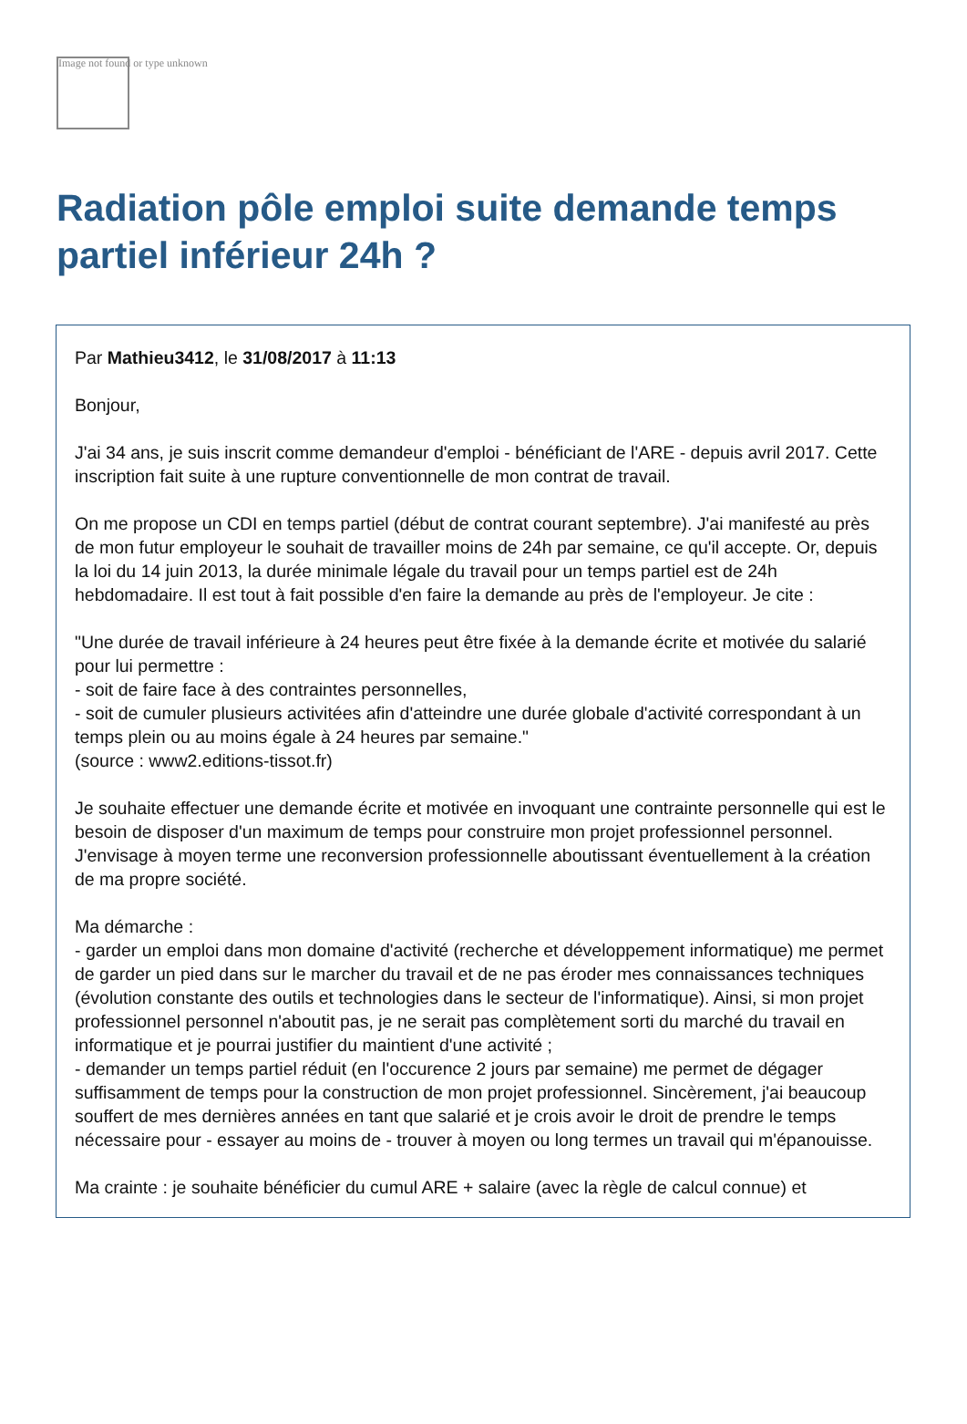Image not found or type unknown
Radiation pôle emploi suite demande temps partiel inférieur 24h ?
Par Mathieu3412, le 31/08/2017 à 11:13
Bonjour,
J'ai 34 ans, je suis inscrit comme demandeur d'emploi - bénéficiant de l'ARE - depuis avril 2017. Cette inscription fait suite à une rupture conventionnelle de mon contrat de travail.
On me propose un CDI en temps partiel (début de contrat courant septembre). J'ai manifesté au près de mon futur employeur le souhait de travailler moins de 24h par semaine, ce qu'il accepte. Or, depuis la loi du 14 juin 2013, la durée minimale légale du travail pour un temps partiel est de 24h hebdomadaire. Il est tout à fait possible d'en faire la demande au près de l'employeur. Je cite :
"Une durée de travail inférieure à 24 heures peut être fixée à la demande écrite et motivée du salarié pour lui permettre :
- soit de faire face à des contraintes personnelles,
- soit de cumuler plusieurs activitées afin d'atteindre une durée globale d'activité correspondant à un temps plein ou au moins égale à 24 heures par semaine."
(source : www2.editions-tissot.fr)
Je souhaite effectuer une demande écrite et motivée en invoquant une contrainte personnelle qui est le besoin de disposer d'un maximum de temps pour construire mon projet professionnel personnel. J'envisage à moyen terme une reconversion professionnelle aboutissant éventuellement à la création de ma propre société.
Ma démarche :
- garder un emploi dans mon domaine d'activité (recherche et développement informatique) me permet de garder un pied dans sur le marcher du travail et de ne pas éroder mes connaissances techniques (évolution constante des outils et technologies dans le secteur de l'informatique). Ainsi, si mon projet professionnel personnel n'aboutit pas, je ne serait pas complètement sorti du marché du travail en informatique et je pourrai justifier du maintient d'une activité ;
- demander un temps partiel réduit (en l'occurence 2 jours par semaine) me permet de dégager suffisamment de temps pour la construction de mon projet professionnel. Sincèrement, j'ai beaucoup souffert de mes dernières années en tant que salarié et je crois avoir le droit de prendre le temps nécessaire pour - essayer au moins de - trouver à moyen ou long termes un travail qui m'épanouisse.
Ma crainte : je souhaite bénéficier du cumul ARE + salaire (avec la règle de calcul connue) et